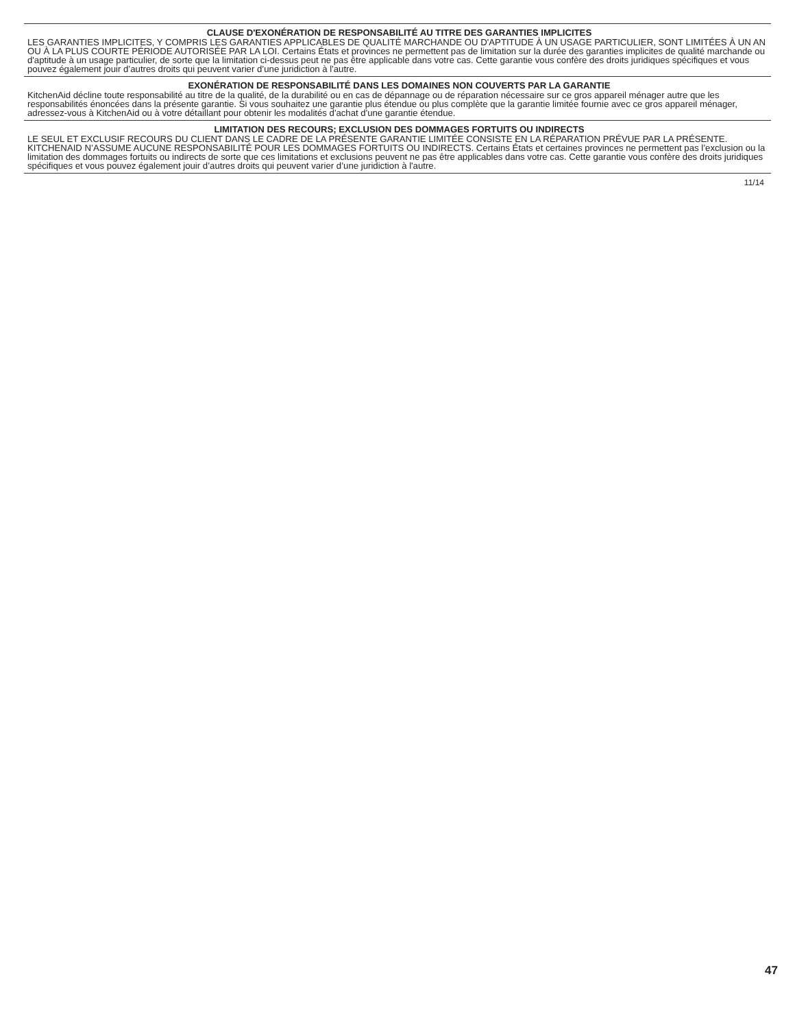CLAUSE D'EXONÉRATION DE RESPONSABILITÉ AU TITRE DES GARANTIES IMPLICITES
LES GARANTIES IMPLICITES, Y COMPRIS LES GARANTIES APPLICABLES DE QUALITÉ MARCHANDE OU D'APTITUDE À UN USAGE PARTICULIER, SONT LIMITÉES À UN AN OU À LA PLUS COURTE PÉRIODE AUTORISÉE PAR LA LOI. Certains États et provinces ne permettent pas de limitation sur la durée des garanties implicites de qualité marchande ou d'aptitude à un usage particulier, de sorte que la limitation ci-dessus peut ne pas être applicable dans votre cas. Cette garantie vous confère des droits juridiques spécifiques et vous pouvez également jouir d’autres droits qui peuvent varier d’une juridiction à l'autre.
EXONÉRATION DE RESPONSABILITÉ DANS LES DOMAINES NON COUVERTS PAR LA GARANTIE
KitchenAid décline toute responsabilité au titre de la qualité, de la durabilité ou en cas de dépannage ou de réparation nécessaire sur ce gros appareil ménager autre que les responsabilités énoncées dans la présente garantie. Si vous souhaitez une garantie plus étendue ou plus complète que la garantie limitée fournie avec ce gros appareil ménager, adressez-vous à KitchenAid ou à votre détaillant pour obtenir les modalités d'achat d'une garantie étendue.
LIMITATION DES RECOURS; EXCLUSION DES DOMMAGES FORTUITS OU INDIRECTS
LE SEUL ET EXCLUSIF RECOURS DU CLIENT DANS LE CADRE DE LA PRÉSENTE GARANTIE LIMITÉE CONSISTE EN LA RÉPARATION PRÉVUE PAR LA PRÉSENTE. KITCHENAID N’ASSUME AUCUNE RESPONSABILITÉ POUR LES DOMMAGES FORTUITS OU INDIRECTS. Certains États et certaines provinces ne permettent pas l’exclusion ou la limitation des dommages fortuits ou indirects de sorte que ces limitations et exclusions peuvent ne pas être applicables dans votre cas. Cette garantie vous confère des droits juridiques spécifiques et vous pouvez également jouir d’autres droits qui peuvent varier d’une juridiction à l'autre.
11/14
47